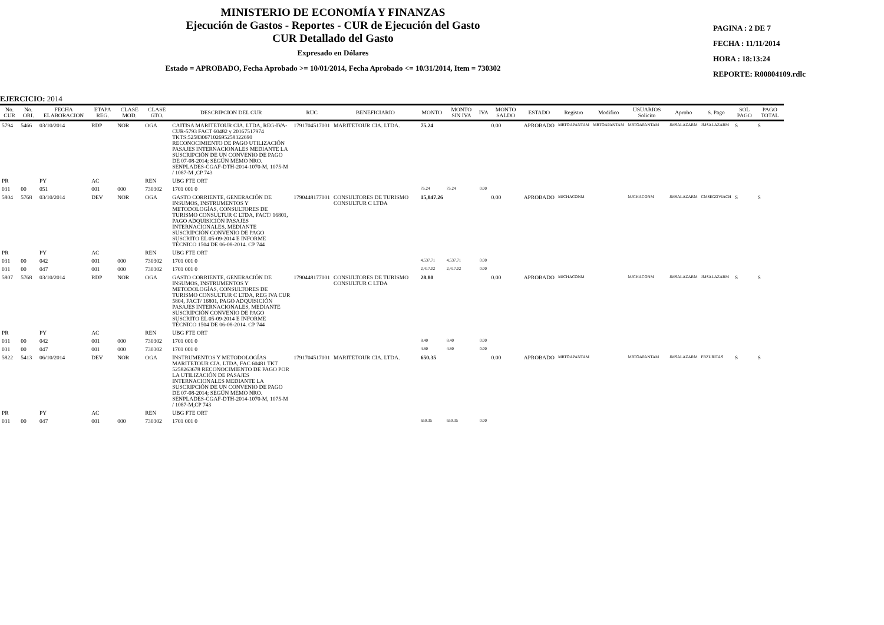MINISTERIO DE ECONOMÍA Y FINANZAS
Ejecución de Gastos - Reportes - CUR de Ejecución del Gasto
CUR Detallado del Gasto
Expresado en Dólares
Estado = APROBADO, Fecha Aprobado >= 10/01/2014, Fecha Aprobado <= 10/31/2014, Item = 730302
PAGINA : 2 DE 7
FECHA : 11/11/2014
HORA : 18:13:24
REPORTE: R00804109.rdlc
EJERCICIO: 2014
| No. CUR | No. ORI. | FECHA ELABORACION | ETAPA REG. | CLASE MOD. | CLASE GTO. | DESCRIPCION DEL CUR | RUC | BENEFICIARIO | MONTO | MONTO SIN IVA | IVA | MONTO SALDO | ESTADO | Registro | Modifico | USUARIOS Solicito | Aprobo | S. Pago | SOL PAGO | PAGO TOTAL |
| --- | --- | --- | --- | --- | --- | --- | --- | --- | --- | --- | --- | --- | --- | --- | --- | --- | --- | --- | --- | --- |
| 5794 | 5466 | 03/10/2014 | RDP | NOR | OGA | CAITISA MARITETOUR CIA. LTDA, REG-IVA-CUR-5793 FACT 60482 y 20167517974 TKTS:525830671026952583226​90 RECONOCIMIENTO DE PAGO UTILIZACIÓN PASAJES INTERNACIONALES MEDIANTE LA SUSCRIPCIÓN DE UN CONVENIO DE PAGO DE 07-08-2014; SEGÚN MEMO NRO. SENPLADES-CGAF-DTH-2014-1070-M, 1075-M / 1087-M ,CP 743 | 1791704517001 | MARITETOUR CIA. LTDA. | 75.24 | | | 0.00 | APROBADO | MRTOAPANTAM | MRTOAPANTAM | MRTOAPANTAM | JMSALAZARM | JMSALAZARM | S | S |
| PR | | PY | AC | | REN | UBG FTE ORT | | | | | | | | | | | | | | |
| 031 | 00 | 051 | 001 | 000 | 730302 | 1701 001 0 | | | 75.24 | 75.24 | 0.00 | | | | | | | | | |
| 5804 | 5768 | 03/10/2014 | DEV | NOR | OGA | GASTO CORRIENTE, GENERACIÓN DE INSUMOS, INSTRUMENTOS Y METODOLOGÍAS, CONSULTORES DE TURISMO CONSULTUR C LTDA, FACT/ 16801, PAGO ADQUISICIÓN PASAJES INTERNACIONALES, MEDIANTE SUSCRIPCIÓN CONVENIO DE PAGO SUSCRITO EL 05-09-2014 E INFORME TÉCNICO 1504 DE 06-08-2014. CP 744 | 1790448177001 | CONSULTORES DE TURISMO CONSULTUR C LTDA | 15,847.26 | | | 0.00 | APROBADO | MJCHACONM | | MJCHACONM | JMSALAZARM | CMSEGOVIACH | S | S |
| PR | | PY | AC | | REN | UBG FTE ORT | | | | | | | | | | | | | | |
| 031 | 00 | 042 | 001 | 000 | 730302 | 1701 001 0 | | | 4,537.71 | 4,537.71 | 0.00 | | | | | | | | | |
| 031 | 00 | 047 | 001 | 000 | 730302 | 1701 001 0 | | | 2,417.02 | 2,417.02 | 0.00 | | | | | | | | | |
| 5807 | 5768 | 03/10/2014 | RDP | NOR | OGA | GASTO CORRIENTE, GENERACIÓN DE INSUMOS, INSTRUMENTOS Y METODOLOGÍAS, CONSULTORES DE TURISMO CONSULTUR C LTDA, REG IVA CUR 5804, FACT/ 16801, PAGO ADQUISICIÓN PASAJES INTERNACIONALES, MEDIANTE SUSCRIPCIÓN CONVENIO DE PAGO SUSCRITO EL 05-09-2014 E INFORME TÉCNICO 1504 DE 06-08-2014. CP 744 | 1790448177001 | CONSULTORES DE TURISMO CONSULTUR C LTDA | 28.80 | | | 0.00 | APROBADO | MJCHACONM | | MJCHACONM | JMSALAZARM | JMSALAZARM | S | S |
| PR | | PY | AC | | REN | UBG FTE ORT | | | | | | | | | | | | | | |
| 031 | 00 | 042 | 001 | 000 | 730302 | 1701 001 0 | | | 8.40 | 8.40 | 0.00 | | | | | | | | | |
| 031 | 00 | 047 | 001 | 000 | 730302 | 1701 001 0 | | | 4.80 | 4.80 | 0.00 | | | | | | | | | |
| 5822 | 5413 | 06/10/2014 | DEV | NOR | OGA | INSTRUMENTOS Y METODOLOGÍAS MARITETOUR CIA. LTDA, FAC 60481 TKT 5258263678 RECONOCIMIENTO DE PAGO POR LA UTILIZACIÓN DE PASAJES INTERNACIONALES MEDIANTE LA SUSCRIPCIÓN DE UN CONVENIO DE PAGO DE 07-08-2014; SEGÚN MEMO NRO. SENPLADES-CGAF-DTH-2014-1070-M, 1075-M / 1087-M,CP 743 | 1791704517001 | MARITETOUR CIA. LTDA. | 650.35 | | | 0.00 | APROBADO | MRTOAPANTAM | | MRTOAPANTAM | JMSALAZARM | FRZURITAS | S | S |
| PR | | PY | AC | | REN | UBG FTE ORT | | | | | | | | | | | | | | |
| 031 | 00 | 047 | 001 | 000 | 730302 | 1701 001 0 | | | 650.35 | 650.35 | 0.00 | | | | | | | | | |